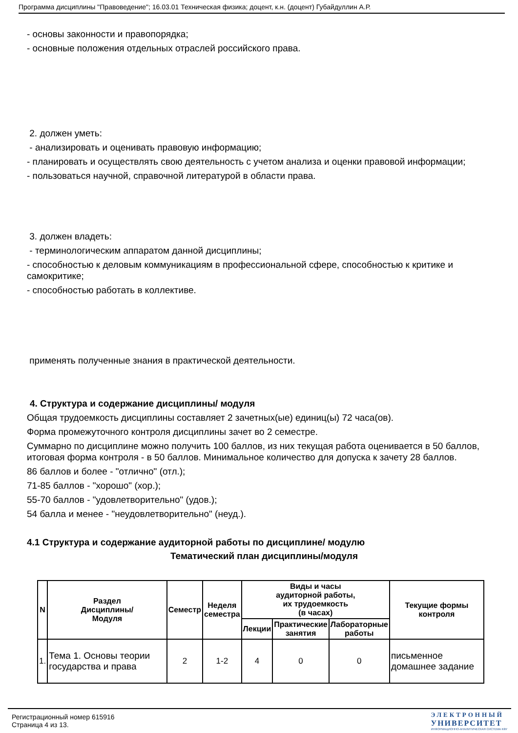Программа дисциплины "Правоведение"; 16.03.01 Техническая физика; доцент, к.н. (доцент) Губайдуллин А.Р.
- основы законности и правопорядка;
- основные положения отдельных отраслей российского права.
2. должен уметь:
- анализировать и оценивать правовую информацию;
- планировать и осуществлять свою деятельность с учетом анализа и оценки правовой информации;
- пользоваться научной, справочной литературой в области права.
3. должен владеть:
- терминологическим аппаратом данной дисциплины;
- способностью к деловым коммуникациям в профессиональной сфере, способностью к критике и самокритике;
- способностью работать в коллективе.
применять полученные знания в практической деятельности.
4. Структура и содержание дисциплины/ модуля
Общая трудоемкость дисциплины составляет 2 зачетных(ые) единиц(ы) 72 часа(ов).
Форма промежуточного контроля дисциплины зачет во 2 семестре.
Суммарно по дисциплине можно получить 100 баллов, из них текущая работа оценивается в 50 баллов, итоговая форма контроля - в 50 баллов. Минимальное количество для допуска к зачету 28 баллов.
86 баллов и более - "отлично" (отл.);
71-85 баллов - "хорошо" (хор.);
55-70 баллов - "удовлетворительно" (удов.);
54 балла и менее - "неудовлетворительно" (неуд.).
4.1 Структура и содержание аудиторной работы по дисциплине/ модулю
Тематический план дисциплины/модуля
| N | Раздел Дисциплины/ Модуля | Семестр | Неделя семестра | Виды и часы аудиторной работы, их трудоемкость (в часах) | | | Текущие формы контроля |
| --- | --- | --- | --- | --- | --- | --- | --- |
| | | | | Лекции | Практические занятия | Лабораторные работы | |
| 1. | Тема 1. Основы теории государства и права | 2 | 1-2 | 4 | 0 | 0 | письменное домашнее задание |
Регистрационный номер 615916
Страница 4 из 13.
ЭЛЕКТРОННЫЙ
УНИВЕРСИТЕТ
ИНФОРМАЦИОННО-АНАЛИТИЧЕСКАЯ СИСТЕМА КФУ